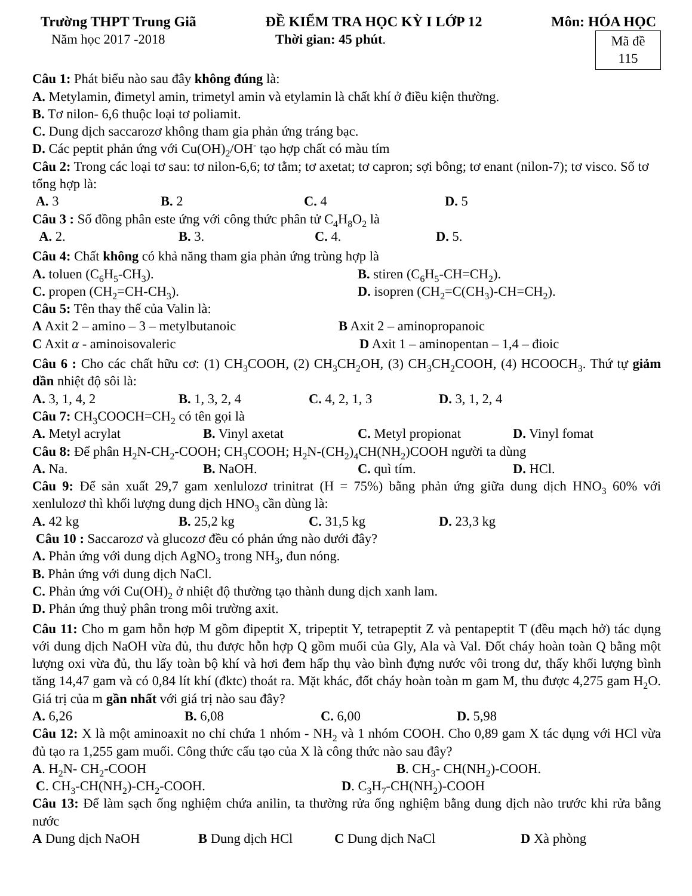Trường THPT Trung Giã ĐỀ KIỂM TRA HỌC KỲ I LỚP 12 Môn: HÓA HỌC
Năm học 2017 -2018 Thời gian: 45 phút.
Mã đề
115
Câu 1: Phát biểu nào sau đây không đúng là:
A. Metylamin, đimetyl amin, trimetyl amin và etylamin là chất khí ở điều kiện thường.
B. Tơ nilon- 6,6 thuộc loại tơ poliamit.
C. Dung dịch saccarozơ không tham gia phản ứng tráng bạc.
D. Các peptit phản ứng với Cu(OH)<sub>2</sub>/OH<sup>-</sup> tạo hợp chất có màu tím
Câu 2: Trong các loại tơ sau: tơ nilon-6,6; tơ tằm; tơ axetat; tơ capron; sợi bông; tơ enant (nilon-7); tơ visco. Số tơ tổng hợp là:
A. 3 B. 2 C. 4 D. 5
Câu 3 : Số đồng phân este ứng với công thức phân tử C<sub>4</sub>H<sub>8</sub>O<sub>2</sub> là
A. 2. B. 3. C. 4. D. 5.
Câu 4: Chất không có khả năng tham gia phản ứng trùng hợp là
A. toluen (C<sub>6</sub>H<sub>5</sub>-CH<sub>3</sub>). B. stiren (C<sub>6</sub>H<sub>5</sub>-CH=CH<sub>2</sub>).
C. propen (CH<sub>2</sub>=CH-CH<sub>3</sub>). D. isopren (CH<sub>2</sub>=C(CH<sub>3</sub>)-CH=CH<sub>2</sub>).
Câu 5: Tên thay thế của Valin là:
A Axit 2 – amino – 3 – metylbutanoic B Axit 2 – aminopropanoic
C Axit α - aminoisovaleric D Axit 1 – aminopentan – 1,4 – đioic
Câu 6 : Cho các chất hữu cơ: (1) CH<sub>3</sub>COOH, (2) CH<sub>3</sub>CH<sub>2</sub>OH, (3) CH<sub>3</sub>CH<sub>2</sub>COOH, (4) HCOOCH<sub>3</sub>. Thứ tự giảm dần nhiệt độ sôi là:
A. 3, 1, 4, 2 B. 1, 3, 2, 4 C. 4, 2, 1, 3 D. 3, 1, 2, 4
Câu 7: CH<sub>3</sub>COOCH=CH<sub>2</sub> có tên gọi là
A. Metyl acrylat B. Vinyl axetat C. Metyl propionat D. Vinyl fomat
Câu 8: Để phân H<sub>2</sub>N-CH<sub>2</sub>-COOH; CH<sub>3</sub>COOH; H<sub>2</sub>N-(CH<sub>2</sub>)<sub>4</sub>CH(NH<sub>2</sub>)COOH người ta dùng
A. Na. B. NaOH. C. quì tím. D. HCl.
Câu 9: Để sản xuất 29,7 gam xenlulozơ trinitrat (H = 75%) bằng phản ứng giữa dung dịch HNO<sub>3</sub> 60% với xenlulozơ thì khối lượng dung dịch HNO<sub>3</sub> cần dùng là:
A. 42 kg B. 25,2 kg C. 31,5 kg D. 23,3 kg
Câu 10 : Saccarozơ và glucozơ đều có phản ứng nào dưới đây?
A. Phản ứng với dung dịch AgNO<sub>3</sub> trong NH<sub>3</sub>, đun nóng.
B. Phản ứng với dung dịch NaCl.
C. Phản ứng với Cu(OH)<sub>2</sub> ở nhiệt độ thường tạo thành dung dịch xanh lam.
D. Phản ứng thuỷ phân trong môi trường axit.
Câu 11: Cho m gam hỗn hợp M gồm đipeptit X, tripeptit Y, tetrapeptit Z và pentapeptit T (đều mạch hở) tác dụng với dung dịch NaOH vừa đủ, thu được hỗn hợp Q gồm muối của Gly, Ala và Val. Đốt cháy hoàn toàn Q bằng một lượng oxi vừa đủ, thu lấy toàn bộ khí và hơi đem hấp thụ vào bình đựng nước vôi trong dư, thấy khối lượng bình tăng 14,47 gam và có 0,84 lít khí (đktc) thoát ra. Mặt khác, đốt cháy hoàn toàn m gam M, thu được 4,275 gam H<sub>2</sub>O. Giá trị của m gần nhất với giá trị nào sau đây?
A. 6,26 B. 6,08 C. 6,00 D. 5,98
Câu 12: X là một aminoaxit no chỉ chứa 1 nhóm - NH<sub>2</sub> và 1 nhóm COOH. Cho 0,89 gam X tác dụng với HCl vừa đủ tạo ra 1,255 gam muối. Công thức cấu tạo của X là công thức nào sau đây?
A. H<sub>2</sub>N- CH<sub>2</sub>-COOH B. CH<sub>3</sub>- CH(NH<sub>2</sub>)-COOH.
C. CH<sub>3</sub>-CH(NH<sub>2</sub>)-CH<sub>2</sub>-COOH. D. C<sub>3</sub>H<sub>7</sub>-CH(NH<sub>2</sub>)-COOH
Câu 13: Để làm sạch ống nghiệm chứa anilin, ta thường rửa ống nghiệm bằng dung dịch nào trước khi rửa bằng nước
A Dung dịch NaOH B Dung dịch HCl C Dung dịch NaCl D Xà phòng